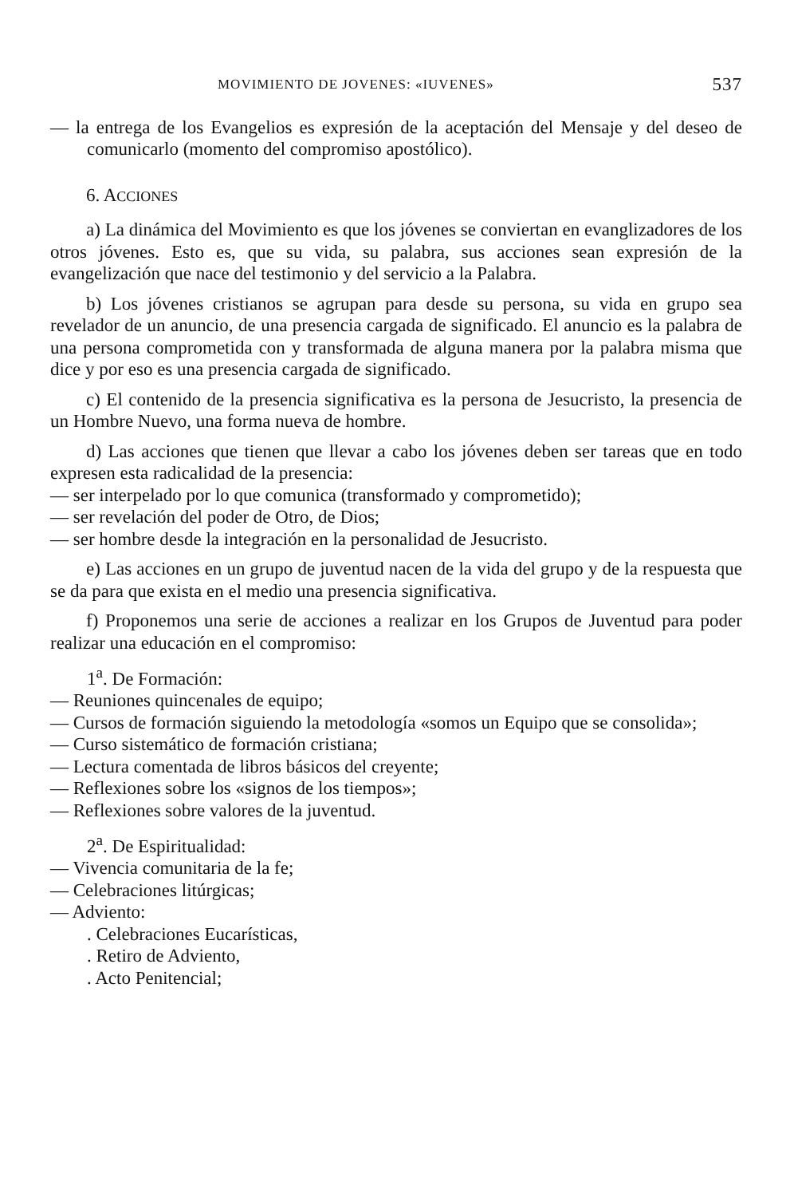MOVIMIENTO DE JOVENES: «IUVENES» 537
— la entrega de los Evangelios es expresión de la aceptación del Mensaje y del deseo de comunicarlo (momento del compromiso apostólico).
6. ACCIONES
a) La dinámica del Movimiento es que los jóvenes se conviertan en evanglizadores de los otros jóvenes. Esto es, que su vida, su palabra, sus acciones sean expresión de la evangelización que nace del testimonio y del servicio a la Palabra.
b) Los jóvenes cristianos se agrupan para desde su persona, su vida en grupo sea revelador de un anuncio, de una presencia cargada de significado. El anuncio es la palabra de una persona comprometida con y transformada de alguna manera por la palabra misma que dice y por eso es una presencia cargada de significado.
c) El contenido de la presencia significativa es la persona de Jesucristo, la presencia de un Hombre Nuevo, una forma nueva de hombre.
d) Las acciones que tienen que llevar a cabo los jóvenes deben ser tareas que en todo expresen esta radicalidad de la presencia:
— ser interpelado por lo que comunica (transformado y comprometido);
— ser revelación del poder de Otro, de Dios;
— ser hombre desde la integración en la personalidad de Jesucristo.
e) Las acciones en un grupo de juventud nacen de la vida del grupo y de la respuesta que se da para que exista en el medio una presencia significativa.
f) Proponemos una serie de acciones a realizar en los Grupos de Juventud para poder realizar una educación en el compromiso:
1<sup>a</sup>. De Formación:
— Reuniones quincenales de equipo;
— Cursos de formación siguiendo la metodología «somos un Equipo que se consolida»;
— Curso sistemático de formación cristiana;
— Lectura comentada de libros básicos del creyente;
— Reflexiones sobre los «signos de los tiempos»;
— Reflexiones sobre valores de la juventud.
2<sup>a</sup>. De Espiritualidad:
— Vivencia comunitaria de la fe;
— Celebraciones litúrgicas;
— Adviento:
. Celebraciones Eucarísticas,
. Retiro de Adviento,
. Acto Penitencial;